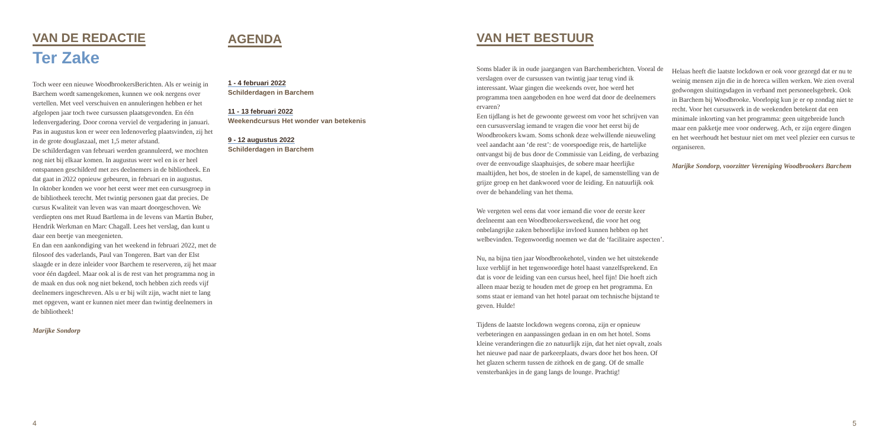VAN DE REDACTIE
Ter Zake
Toch weer een nieuwe WoodbrookersBerichten. Als er weinig in Barchem wordt samengekomen, kunnen we ook nergens over vertellen. Met veel verschuiven en annuleringen hebben er het afgelopen jaar toch twee cursussen plaatsgevonden. En één ledenvergadering. Door corona verviel de vergadering in januari. Pas in augustus kon er weer een ledenoverleg plaatsvinden, zij het in de grote douglaszaal, met 1,5 meter afstand.
De schilderdagen van februari werden geannuleerd, we mochten nog niet bij elkaar komen. In augustus weer wel en is er heel ontspannen geschilderd met zes deelnemers in de bibliotheek. En dat gaat in 2022 opnieuw gebeuren, in februari en in augustus.
In oktober konden we voor het eerst weer met een cursusgroep in de bibliotheek terecht. Met twintig personen gaat dat precies. De cursus Kwaliteit van leven was van maart doorgeschoven. We verdiepten ons met Ruud Bartlema in de levens van Martin Buber, Hendrik Werkman en Marc Chagall. Lees het verslag, dan kunt u daar een beetje van meegenieten.
En dan een aankondiging van het weekend in februari 2022, met de filosoof des vaderlands, Paul van Tongeren. Bart van der Elst slaagde er in deze inleider voor Barchem te reserveren, zij het maar voor één dagdeel. Maar ook al is de rest van het programma nog in de maak en dus ook nog niet bekend, toch hebben zich reeds vijf deelnemers ingeschreven. Als u er bij wilt zijn, wacht niet te lang met opgeven, want er kunnen niet meer dan twintig deelnemers in de bibliotheek!
Marijke Sondorp
AGENDA
1 - 4 februari 2022
Schilderdagen in Barchem
11 - 13 februari 2022
Weekendcursus Het wonder van betekenis
9 - 12 augustus 2022
Schilderdagen in Barchem
VAN HET BESTUUR
Soms blader ik in oude jaargangen van Barchemberichten. Vooral de verslagen over de cursussen van twintig jaar terug vind ik interessant. Waar gingen die weekends over, hoe werd het programma toen aangeboden en hoe werd dat door de deelnemers ervaren?
Een tijdlang is het de gewoonte geweest om voor het schrijven van een cursusverslag iemand te vragen die voor het eerst bij de Woodbrookers kwam. Soms schonk deze welwillende nieuweling veel aandacht aan ‘de rest’: de voorspoedige reis, de hartelijke ontvangst bij de bus door de Commissie van Leiding, de verbazing over de eenvoudige slaaphuisjes, de sobere maar heerlijke maaltijden, het bos, de stoelen in de kapel, de samenstelling van de grijze groep en het dankwoord voor de leiding. En natuurlijk ook over de behandeling van het thema.
We vergeten wel eens dat voor iemand die voor de eerste keer deelneemt aan een Woodbrookersweekend, die voor het oog onbelangrijke zaken behoorlijke invloed kunnen hebben op het welbevinden. Tegenwoordig noemen we dat de ‘facilitaire aspecten’.
Nu, na bijna tien jaar Woodbrookehotel, vinden we het uitstekende luxe verblijf in het tegenwoordige hotel haast vanzelfsprekend. En dat is voor de leiding van een cursus heel, heel fijn! Die hoeft zich alleen maar bezig te houden met de groep en het programma. En soms staat er iemand van het hotel paraat om technische bijstand te geven. Hulde!
Tijdens de laatste lockdown wegens corona, zijn er opnieuw verbeteringen en aanpassingen gedaan in en om het hotel. Soms kleine veranderingen die zo natuurlijk zijn, dat het niet opvalt, zoals het nieuwe pad naar de parkeerplaats, dwars door het bos heen. Of het glazen scherm tussen de zithoek en de gang. Of de smalle vensterbankjes in de gang langs de lounge. Prachtig!
Helaas heeft die laatste lockdown er ook voor gezorgd dat er nu te weinig mensen zijn die in de horeca willen werken. We zien overal gedwongen sluitingsdagen in verband met personeelsgebrek. Ook in Barchem bij Woodbrooke. Voorlopig kun je er op zondag niet te recht. Voor het cursuswerk in de weekenden betekent dat een minimale inkorting van het programma: geen uitgebreide lunch maar een pakketje mee voor onderweg. Ach, er zijn ergere dingen en het weerhoudt het bestuur niet om met veel plezier een cursus te organiseren.
Marijke Sondorp, voorzitter Vereniging Woodbrookers Barchem
4 5